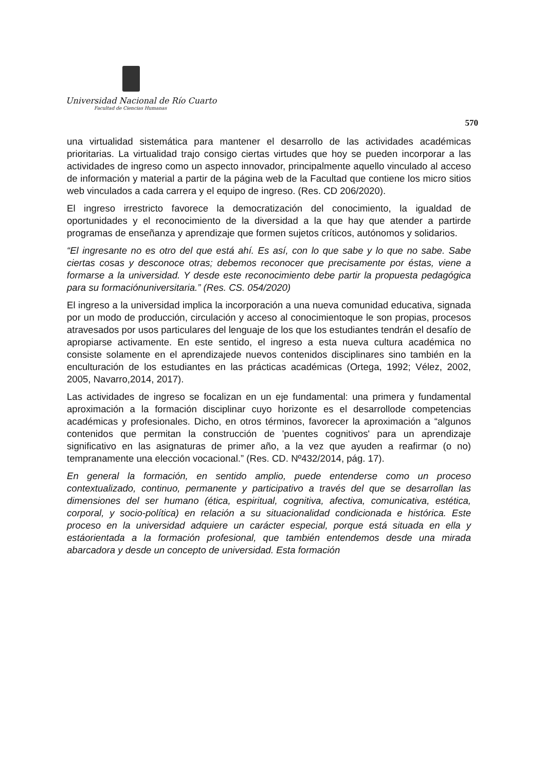Universidad Nacional de Río Cuarto
Facultad de Ciencias Humanas
570
una virtualidad sistemática para mantener el desarrollo de las actividades académicas prioritarias. La virtualidad trajo consigo ciertas virtudes que hoy se pueden incorporar a las actividades de ingreso como un aspecto innovador, principalmente aquello vinculado al acceso de información y material a partir de la página web de la Facultad que contiene los micro sitios web vinculados a cada carrera y el equipo de ingreso. (Res. CD 206/2020).
El ingreso irrestricto favorece la democratización del conocimiento, la igualdad de oportunidades y el reconocimiento de la diversidad a la que hay que atender a partirde programas de enseñanza y aprendizaje que formen sujetos críticos, autónomos y solidarios.
“El ingresante no es otro del que está ahí. Es así, con lo que sabe y lo que no sabe. Sabe ciertas cosas y desconoce otras; debemos reconocer que precisamente por éstas, viene a formarse a la universidad. Y desde este reconocimiento debe partir la propuesta pedagógica para su formaciónuniversitaria.” (Res. CS. 054/2020)
El ingreso a la universidad implica la incorporación a una nueva comunidad educativa, signada por un modo de producción, circulación y acceso al conocimientoque le son propias, procesos atravesados por usos particulares del lenguaje de los que los estudiantes tendrán el desafío de apropiarse activamente. En este sentido, el ingreso a esta nueva cultura académica no consiste solamente en el aprendizajede nuevos contenidos disciplinares sino también en la enculturación de los estudiantes en las prácticas académicas (Ortega, 1992; Vélez, 2002, 2005, Navarro,2014, 2017).
Las actividades de ingreso se focalizan en un eje fundamental: una primera y fundamental aproximación a la formación disciplinar cuyo horizonte es el desarrollode competencias académicas y profesionales. Dicho, en otros términos, favorecer la aproximación a “algunos contenidos que permitan la construcción de 'puentes cognitivos' para un aprendizaje significativo en las asignaturas de primer año, a la vez que ayuden a reafirmar (o no) tempranamente una elección vocacional.” (Res. CD. Nº432/2014, pág. 17).
En general la formación, en sentido amplio, puede entenderse como un proceso contextualizado, continuo, permanente y participativo a través del que se desarrollan las dimensiones del ser humano (ética, espiritual, cognitiva, afectiva, comunicativa, estética, corporal, y socio-política) en relación a su situacionalidad condicionada e histórica. Este proceso en la universidad adquiere un carácter especial, porque está situada en ella y estáorientada a la formación profesional, que también entendemos desde una mirada abarcadora y desde un concepto de universidad. Esta formación